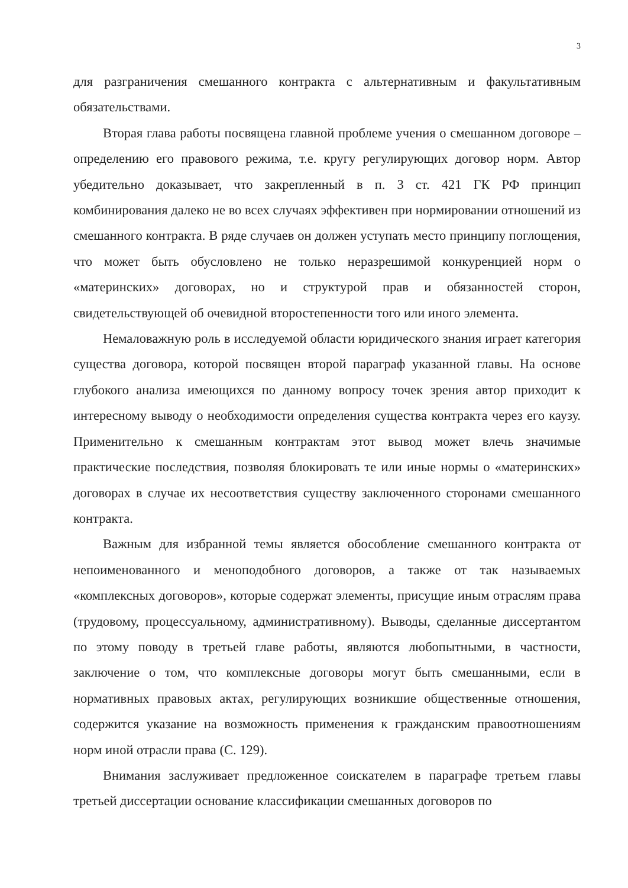3
для разграничения смешанного контракта с альтернативным и факультативным обязательствами.
Вторая глава работы посвящена главной проблеме учения о смешанном договоре – определению его правового режима, т.е. кругу регулирующих договор норм. Автор убедительно доказывает, что закрепленный в п. 3 ст. 421 ГК РФ принцип комбинирования далеко не во всех случаях эффективен при нормировании отношений из смешанного контракта. В ряде случаев он должен уступать место принципу поглощения, что может быть обусловлено не только неразрешимой конкуренцией норм о «материнских» договорах, но и структурой прав и обязанностей сторон, свидетельствующей об очевидной второстепенности того или иного элемента.
Немаловажную роль в исследуемой области юридического знания играет категория существа договора, которой посвящен второй параграф указанной главы. На основе глубокого анализа имеющихся по данному вопросу точек зрения автор приходит к интересному выводу о необходимости определения существа контракта через его каузу. Применительно к смешанным контрактам этот вывод может влечь значимые практические последствия, позволяя блокировать те или иные нормы о «материнских» договорах в случае их несоответствия существу заключенного сторонами смешанного контракта.
Важным для избранной темы является обособление смешанного контракта от непоименованного и меноподобного договоров, а также от так называемых «комплексных договоров», которые содержат элементы, присущие иным отраслям права (трудовому, процессуальному, административному). Выводы, сделанные диссертантом по этому поводу в третьей главе работы, являются любопытными, в частности, заключение о том, что комплексные договоры могут быть смешанными, если в нормативных правовых актах, регулирующих возникшие общественные отношения, содержится указание на возможность применения к гражданским правоотношениям норм иной отрасли права (С. 129).
Внимания заслуживает предложенное соискателем в параграфе третьем главы третьей диссертации основание классификации смешанных договоров по